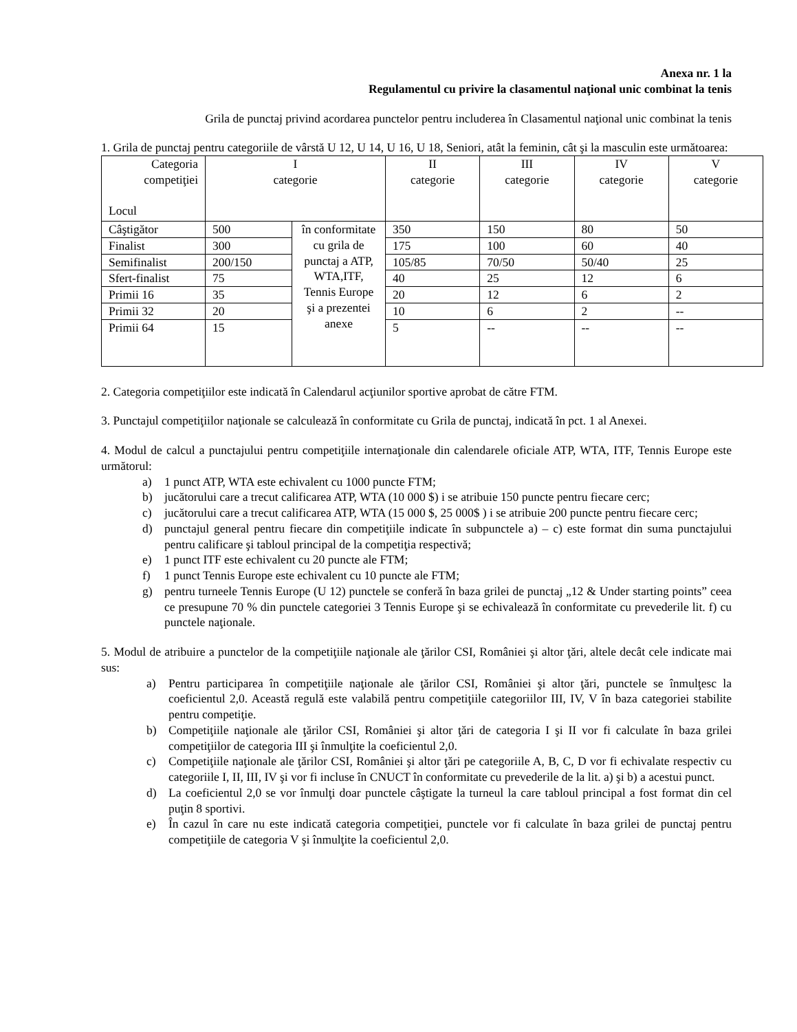Anexa nr. 1 la
Regulamentul cu privire la clasamentul naţional unic combinat la tenis
Grila de punctaj privind acordarea punctelor pentru includerea în Clasamentul naţional unic combinat la tenis
1. Grila de punctaj pentru categoriile de vârstă U 12, U 14, U 16, U 18, Seniori, atât la feminin, cât şi la masculin este următoarea:
| Categoria competiţiei Locul | I categorie | | II categorie | III categorie | IV categorie | V categorie |
| Câştigător | 500 | în conformitate cu grila de punctaj a ATP, WTA,ITF, Tennis Europe şi a prezentei anexe | 350 | 150 | 80 | 50 |
| Finalist | 300 | | 175 | 100 | 60 | 40 |
| Semifinalist | 200/150 | | 105/85 | 70/50 | 50/40 | 25 |
| Sfert-finalist | 75 | | 40 | 25 | 12 | 6 |
| Primii 16 | 35 | | 20 | 12 | 6 | 2 |
| Primii 32 | 20 | | 10 | 6 | 2 | -- |
| Primii 64 | 15 | | 5 | -- | -- | -- |
2. Categoria competiţiilor este indicată în Calendarul acţiunilor sportive aprobat de către FTM.
3. Punctajul competiţiilor naţionale se calculează în conformitate cu Grila de punctaj, indicată în pct. 1 al Anexei.
4. Modul de calcul a punctajului pentru competiţiile internaţionale din calendarele oficiale ATP, WTA, ITF, Tennis Europe este următorul:
a) 1 punct ATP, WTA este echivalent cu 1000 puncte FTM;
b) jucătorului care a trecut calificarea ATP, WTA (10 000 $) i se atribuie 150 puncte pentru fiecare cerc;
c) jucătorului care a trecut calificarea ATP, WTA (15 000 $, 25 000$ ) i se atribuie 200 puncte pentru fiecare cerc;
d) punctajul general pentru fiecare din competiţiile indicate în subpunctele a) – c) este format din suma punctajului pentru calificare şi tabloul principal de la competiţia respectivă;
e) 1 punct ITF este echivalent cu 20 puncte ale FTM;
f) 1 punct Tennis Europe este echivalent cu 10 puncte ale FTM;
g) pentru turneele Tennis Europe (U 12) punctele se conferă în baza grilei de punctaj „12 & Under starting points” ceea ce presupune 70 % din punctele categoriei 3 Tennis Europe şi se echivalează în conformitate cu prevederile lit. f) cu punctele naţionale.
5. Modul de atribuire a punctelor de la competiţiile naţionale ale ţărilor CSI, României şi altor ţări, altele decât cele indicate mai sus:
a) Pentru participarea în competiţiile naţionale ale ţărilor CSI, României şi altor ţări, punctele se înmulţesc la coeficientul 2,0. Această regulă este valabilă pentru competiţiile categoriilor III, IV, V în baza categoriei stabilite pentru competiţie.
b) Competiţiile naţionale ale ţărilor CSI, României şi altor ţări de categoria I şi II vor fi calculate în baza grilei competiţiilor de categoria III şi înmulţite la coeficientul 2,0.
c) Competiţiile naţionale ale ţărilor CSI, României şi altor ţări pe categoriile A, B, C, D vor fi echivalate respectiv cu categoriile I, II, III, IV şi vor fi incluse în CNUCT în conformitate cu prevederile de la lit. a) şi b) a acestui punct.
d) La coeficientul 2,0 se vor înmulţi doar punctele câştigate la turneul la care tabloul principal a fost format din cel puţin 8 sportivi.
e) În cazul în care nu este indicată categoria competiţiei, punctele vor fi calculate în baza grilei de punctaj pentru competiţiile de categoria V şi înmulţite la coeficientul 2,0.